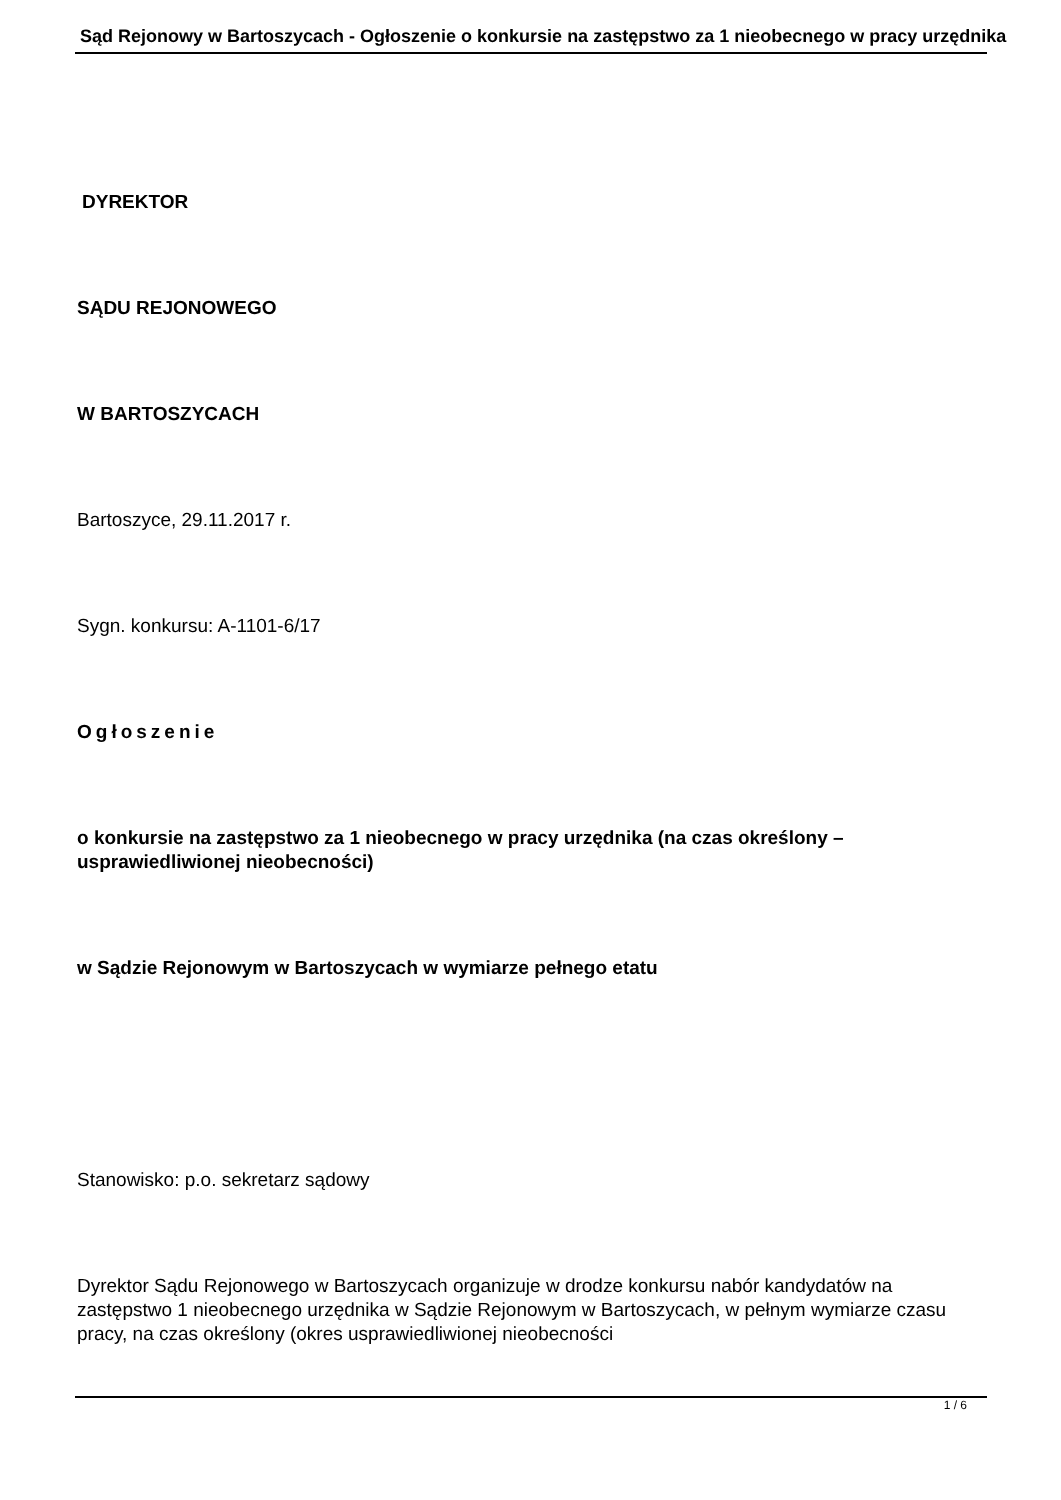Sąd Rejonowy w Bartoszycach - Ogłoszenie o konkursie na zastępstwo za 1 nieobecnego w pracy urzędnika
DYREKTOR
SĄDU REJONOWEGO
W BARTOSZYCACH
Bartoszyce, 29.11.2017 r.
Sygn. konkursu: A-1101-6/17
Ogłoszenie
o konkursie na zastępstwo za 1 nieobecnego w pracy urzędnika (na czas określony – usprawiedliwionej nieobecności)
w Sądzie Rejonowym w Bartoszycach w wymiarze pełnego etatu
Stanowisko: p.o. sekretarz sądowy
Dyrektor Sądu Rejonowego w Bartoszycach organizuje w drodze konkursu nabór kandydatów na zastępstwo 1 nieobecnego urzędnika w Sądzie Rejonowym w Bartoszycach, w pełnym wymiarze czasu pracy, na czas określony (okres usprawiedliwionej nieobecności
1 / 6